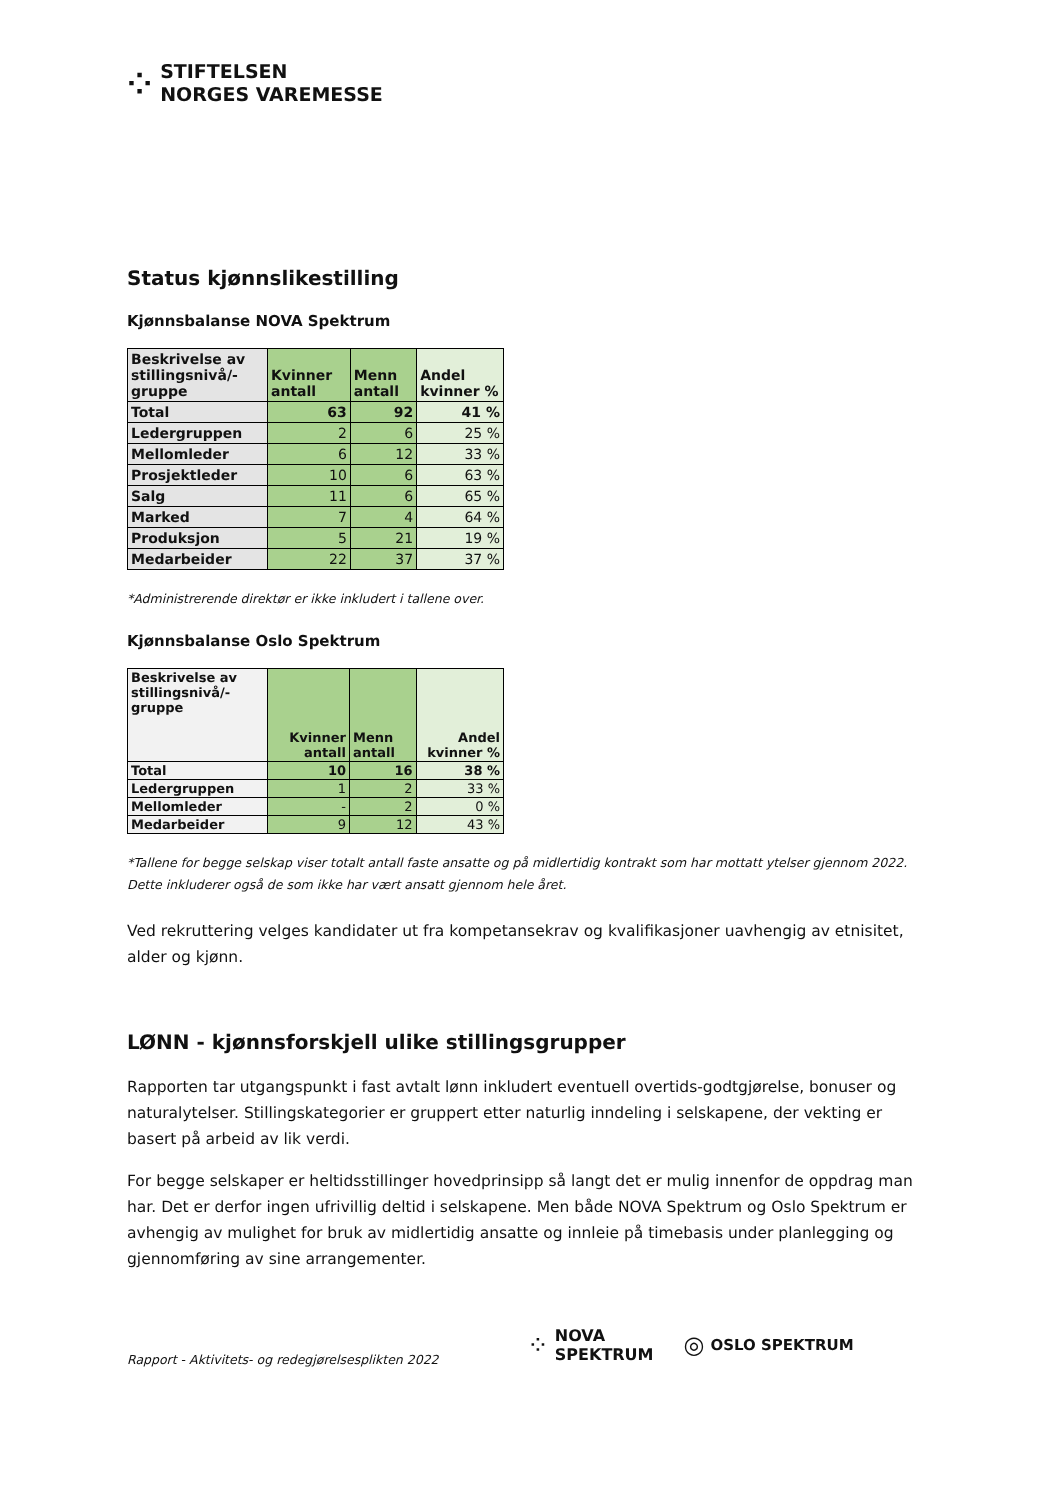⁘
STIFTELSEN
NORGES VAREMESSE
Status kjønnslikestilling
Kjønnsbalanse NOVA Spektrum
| Beskrivelse av stillingsnivå/-gruppe | Kvinner antall | Menn antall | Andel kvinner % |
| --- | --- | --- | --- |
| Total | 63 | 92 | 41 % |
| Ledergruppen | 2 | 6 | 25 % |
| Mellomleder | 6 | 12 | 33 % |
| Prosjektleder | 10 | 6 | 63 % |
| Salg | 11 | 6 | 65 % |
| Marked | 7 | 4 | 64 % |
| Produksjon | 5 | 21 | 19 % |
| Medarbeider | 22 | 37 | 37 % |
*Administrerende direktør er ikke inkludert i tallene over.
Kjønnsbalanse Oslo Spektrum
| Beskrivelse av stillingsnivå/-gruppe | Kvinner antall | Menn antall | Andel kvinner % |
| --- | --- | --- | --- |
| Total | 10 | 16 | 38 % |
| Ledergruppen | 1 | 2 | 33 % |
| Mellomleder | - | 2 | 0 % |
| Medarbeider | 9 | 12 | 43 % |
*Tallene for begge selskap viser totalt antall faste ansatte og på midlertidig kontrakt som har mottatt ytelser gjennom 2022. Dette inkluderer også de som ikke har vært ansatt gjennom hele året.
Ved rekruttering velges kandidater ut fra kompetansekrav og kvalifikasjoner uavhengig av etnisitet, alder og kjønn.
LØNN - kjønnsforskjell ulike stillingsgrupper
Rapporten tar utgangspunkt i fast avtalt lønn inkludert eventuell overtids-godtgjørelse, bonuser og naturalytelser. Stillingskategorier er gruppert etter naturlig inndeling i selskapene, der vekting er basert på arbeid av lik verdi.
For begge selskaper er heltidsstillinger hovedprinsipp så langt det er mulig innenfor de oppdrag man har. Det er derfor ingen ufrivillig deltid i selskapene. Men både NOVA Spektrum og Oslo Spektrum er avhengig av mulighet for bruk av midlertidig ansatte og innleie på timebasis under planlegging og gjennomføring av sine arrangementer.
Rapport - Aktivitets- og redegjørelsesplikten 2022 ⁘ NOVA
SPEKTRUM ◎ OSLO SPEKTRUM